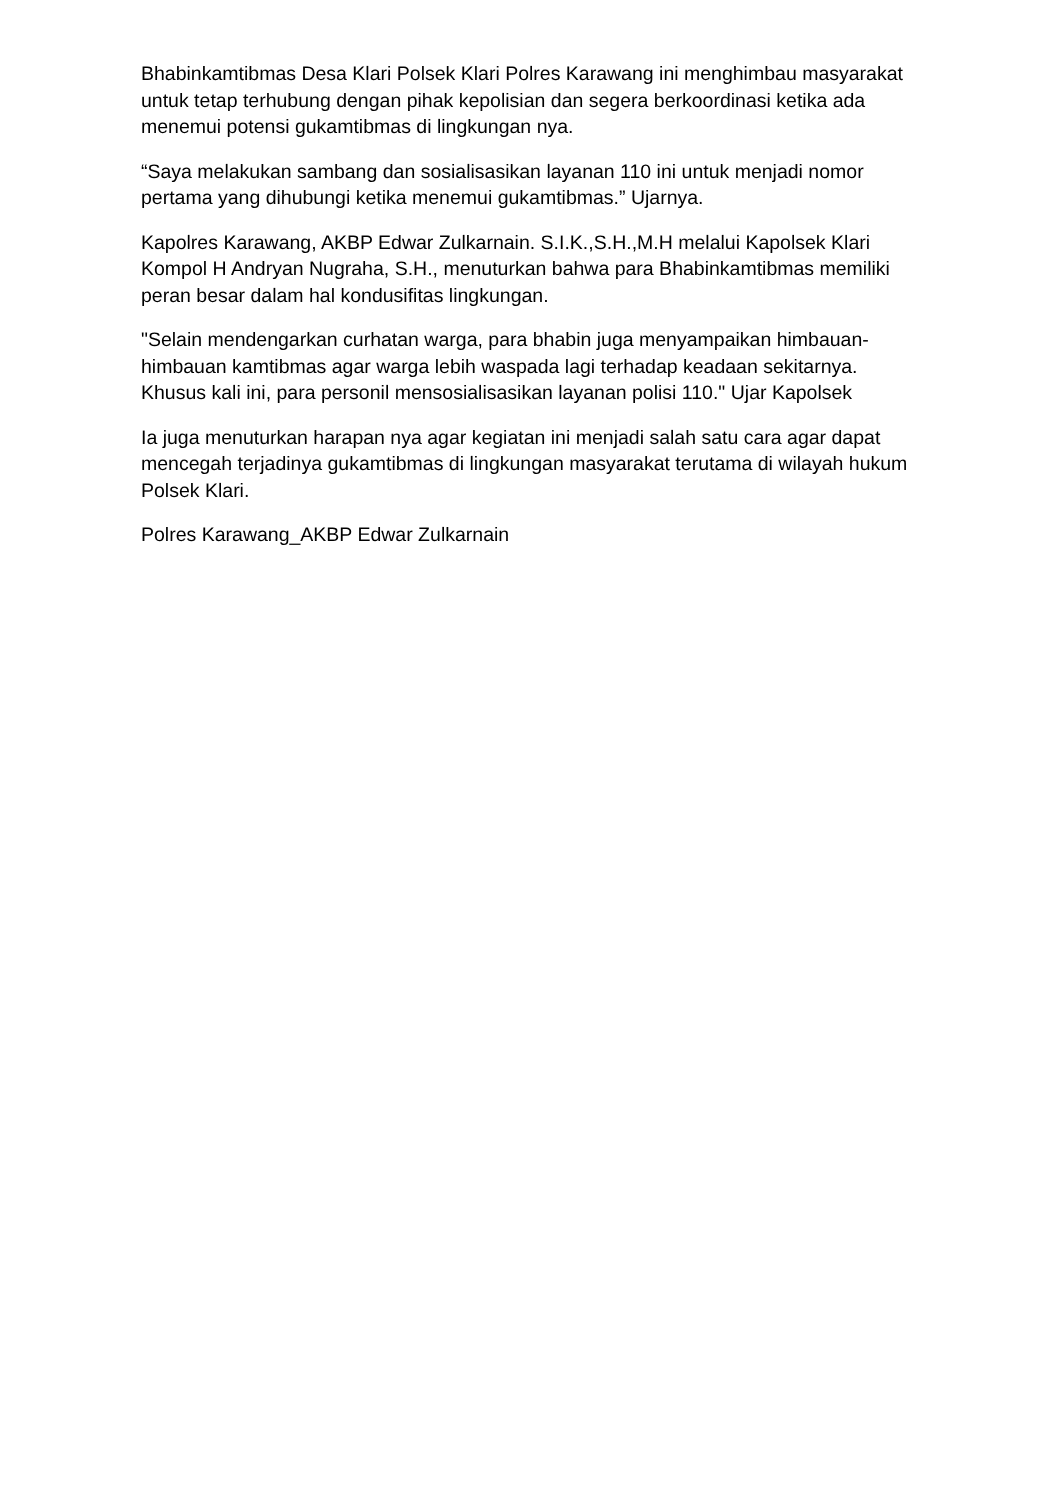Bhabinkamtibmas Desa Klari Polsek Klari Polres Karawang ini menghimbau masyarakat untuk tetap terhubung dengan pihak kepolisian dan segera berkoordinasi ketika ada menemui potensi gukamtibmas di lingkungan nya.
“Saya melakukan sambang dan sosialisasikan layanan 110 ini untuk menjadi nomor pertama yang dihubungi ketika menemui gukamtibmas.” Ujarnya.
Kapolres Karawang, AKBP Edwar Zulkarnain. S.I.K.,S.H.,M.H melalui Kapolsek Klari Kompol H Andryan Nugraha, S.H., menuturkan bahwa para Bhabinkamtibmas memiliki peran besar dalam hal kondusifitas lingkungan.
"Selain mendengarkan curhatan warga, para bhabin juga menyampaikan himbauan-himbauan kamtibmas agar warga lebih waspada lagi terhadap keadaan sekitarnya. Khusus kali ini, para personil mensosialisasikan layanan polisi 110." Ujar Kapolsek
Ia juga menuturkan harapan nya agar kegiatan ini menjadi salah satu cara agar dapat mencegah terjadinya gukamtibmas di lingkungan masyarakat terutama di wilayah hukum Polsek Klari.
Polres Karawang_AKBP Edwar Zulkarnain